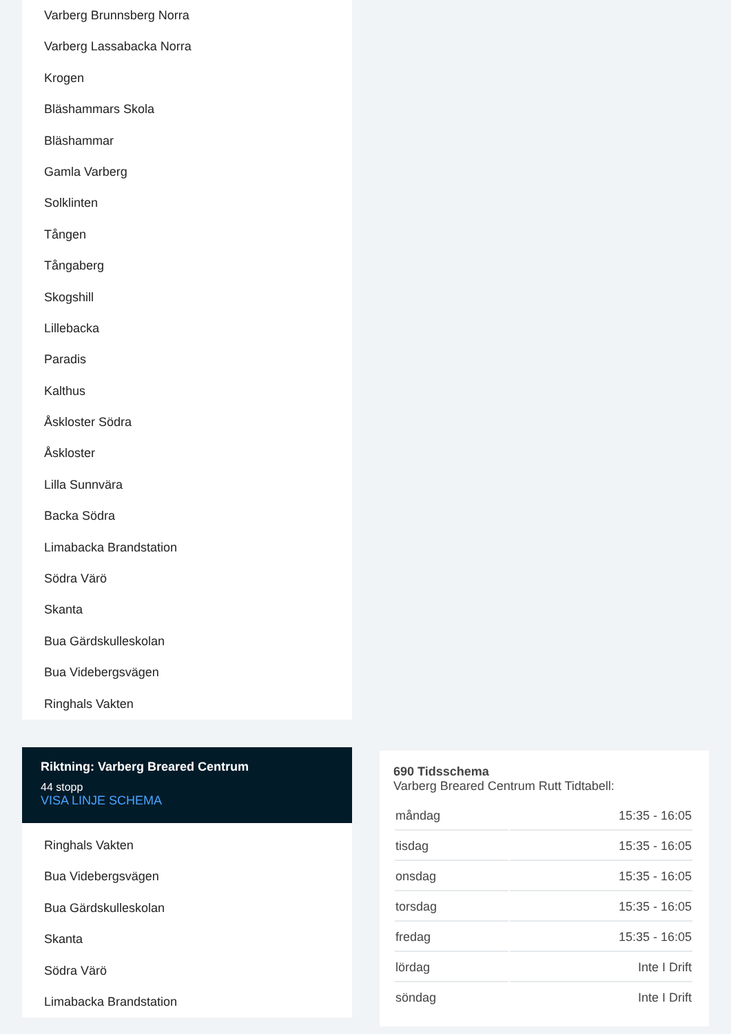Varberg Brunnsberg Norra
Varberg Lassabacka Norra
Krogen
Bläshammars Skola
Bläshammar
Gamla Varberg
Solklinten
Tången
Tångaberg
Skogshill
Lillebacka
Paradis
Kalthus
Åskloster Södra
Åskloster
Lilla Sunnvära
Backa Södra
Limabacka Brandstation
Södra Värö
Skanta
Bua Gärdskulleskolan
Bua Videbergsvägen
Ringhals Vakten
Riktning: Varberg Breared Centrum
44 stopp
VISA LINJE SCHEMA
Ringhals Vakten
Bua Videbergsvägen
Bua Gärdskulleskolan
Skanta
Södra Värö
Limabacka Brandstation
690 Tidsschema
Varberg Breared Centrum Rutt Tidtabell:
| måndag | 15:35 - 16:05 |
| tisdag | 15:35 - 16:05 |
| onsdag | 15:35 - 16:05 |
| torsdag | 15:35 - 16:05 |
| fredag | 15:35 - 16:05 |
| lördag | Inte I Drift |
| söndag | Inte I Drift |